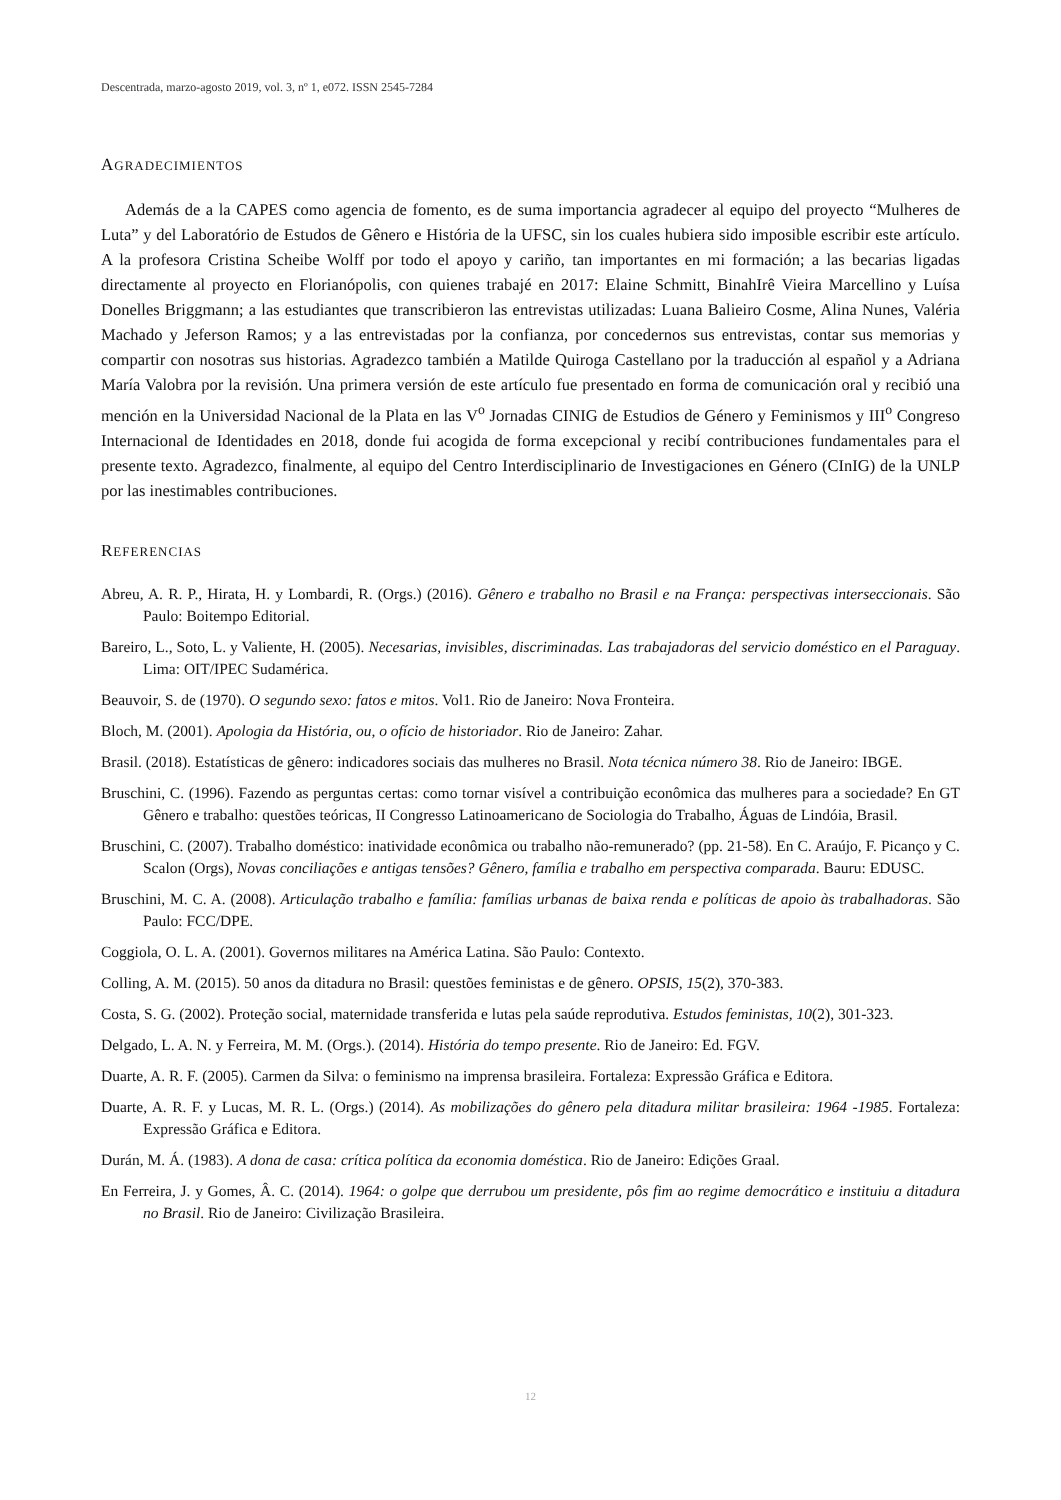Descentrada, marzo-agosto 2019, vol. 3, nº 1, e072. ISSN 2545-7284
AGRADECIMIENTOS
Además de a la CAPES como agencia de fomento, es de suma importancia agradecer al equipo del proyecto “Mulheres de Luta” y del Laboratório de Estudos de Gênero e História de la UFSC, sin los cuales hubiera sido imposible escribir este artículo. A la profesora Cristina Scheibe Wolff por todo el apoyo y cariño, tan importantes en mi formación; a las becarias ligadas directamente al proyecto en Florianópolis, con quienes trabajé en 2017: Elaine Schmitt, BinahIrê Vieira Marcellino y Luísa Donelles Briggmann; a las estudiantes que transcribieron las entrevistas utilizadas: Luana Balieiro Cosme, Alina Nunes, Valéria Machado y Jeferson Ramos; y a las entrevistadas por la confianza, por concedernos sus entrevistas, contar sus memorias y compartir con nosotras sus historias. Agradezco también a Matilde Quiroga Castellano por la traducción al español y a Adriana María Valobra por la revisión. Una primera versión de este artículo fue presentado en forma de comunicación oral y recibió una mención en la Universidad Nacional de la Plata en las V<sup>o</sup> Jornadas CINIG de Estudios de Género y Feminismos y III<sup>o</sup> Congreso Internacional de Identidades en 2018, donde fui acogida de forma excepcional y recibí contribuciones fundamentales para el presente texto. Agradezco, finalmente, al equipo del Centro Interdisciplinario de Investigaciones en Género (CInIG) de la UNLP por las inestimables contribuciones.
REFERENCIAS
Abreu, A. R. P., Hirata, H. y Lombardi, R. (Orgs.) (2016). Gênero e trabalho no Brasil e na França: perspectivas interseccionais. São Paulo: Boitempo Editorial.
Bareiro, L., Soto, L. y Valiente, H. (2005). Necesarias, invisibles, discriminadas. Las trabajadoras del servicio doméstico en el Paraguay. Lima: OIT/IPEC Sudamérica.
Beauvoir, S. de (1970). O segundo sexo: fatos e mitos. Vol1. Rio de Janeiro: Nova Fronteira.
Bloch, M. (2001). Apologia da História, ou, o ofício de historiador. Rio de Janeiro: Zahar.
Brasil. (2018). Estatísticas de gênero: indicadores sociais das mulheres no Brasil. Nota técnica número 38. Rio de Janeiro: IBGE.
Bruschini, C. (1996). Fazendo as perguntas certas: como tornar visível a contribuição econômica das mulheres para a sociedade? En GT Gênero e trabalho: questões teóricas, II Congresso Latinoamericano de Sociologia do Trabalho, Águas de Lindóia, Brasil.
Bruschini, C. (2007). Trabalho doméstico: inatividade econômica ou trabalho não-remunerado? (pp. 21-58). En C. Araújo, F. Picanço y C. Scalon (Orgs), Novas conciliações e antigas tensões? Gênero, família e trabalho em perspectiva comparada. Bauru: EDUSC.
Bruschini, M. C. A. (2008). Articulação trabalho e família: famílias urbanas de baixa renda e políticas de apoio às trabalhadoras. São Paulo: FCC/DPE.
Coggiola, O. L. A. (2001). Governos militares na América Latina. São Paulo: Contexto.
Colling, A. M. (2015). 50 anos da ditadura no Brasil: questões feministas e de gênero. OPSIS, 15(2), 370-383.
Costa, S. G. (2002). Proteção social, maternidade transferida e lutas pela saúde reprodutiva. Estudos feministas, 10(2), 301-323.
Delgado, L. A. N. y Ferreira, M. M. (Orgs.). (2014). História do tempo presente. Rio de Janeiro: Ed. FGV.
Duarte, A. R. F. (2005). Carmen da Silva: o feminismo na imprensa brasileira. Fortaleza: Expressão Gráfica e Editora.
Duarte, A. R. F. y Lucas, M. R. L. (Orgs.) (2014). As mobilizações do gênero pela ditadura militar brasileira: 1964 -1985. Fortaleza: Expressão Gráfica e Editora.
Durán, M. Á. (1983). A dona de casa: crítica política da economia doméstica. Rio de Janeiro: Edições Graal.
En Ferreira, J. y Gomes, Â. C. (2014). 1964: o golpe que derrubou um presidente, pôs fim ao regime democrático e instituiu a ditadura no Brasil. Rio de Janeiro: Civilização Brasileira.
12